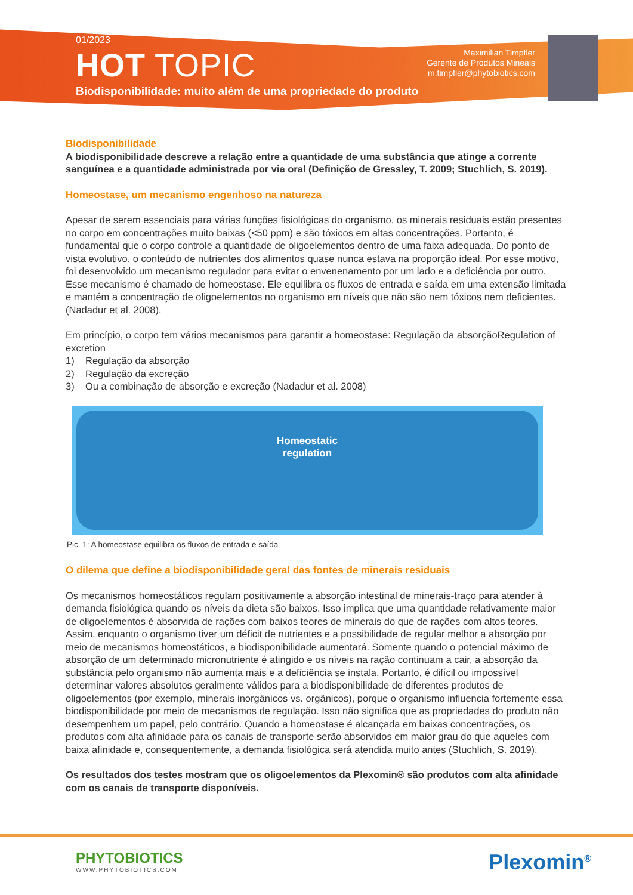01/2023
HOT TOPIC
Biodisponibilidade: muito além de uma propriedade do produto
Maximilian Timpfler
Gerente de Produtos Mineais
m.timpfler@phytobiotics.com
Biodisponibilidade
A biodisponibilidade descreve a relação entre a quantidade de uma substância que atinge a corrente sanguínea e a quantidade administrada por via oral (Definição de Gressley, T. 2009; Stuchlich, S. 2019).
Homeostase, um mecanismo engenhoso na natureza
Apesar de serem essenciais para várias funções fisiológicas do organismo, os minerais residuais estão presentes no corpo em concentrações muito baixas (<50 ppm) e são tóxicos em altas concentrações. Portanto, é fundamental que o corpo controle a quantidade de oligoelementos dentro de uma faixa adequada. Do ponto de vista evolutivo, o conteúdo de nutrientes dos alimentos quase nunca estava na proporção ideal. Por esse motivo, foi desenvolvido um mecanismo regulador para evitar o envenenamento por um lado e a deficiência por outro. Esse mecanismo é chamado de homeostase. Ele equilibra os fluxos de entrada e saída em uma extensão limitada e mantém a concentração de oligoelementos no organismo em níveis que não são nem tóxicos nem deficientes. (Nadadur et al. 2008).
Em princípio, o corpo tem vários mecanismos para garantir a homeostase: Regulação da absorçãoRegulation of excretion
1) Regulação da absorção
2) Regulação da excreção
3) Ou a combinação de absorção e excreção (Nadadur et al. 2008)
Homeostatic
regulation
Pic. 1: A homeostase equilibra os fluxos de entrada e saída
O dilema que define a biodisponibilidade geral das fontes de minerais residuais
Os mecanismos homeostáticos regulam positivamente a absorção intestinal de minerais-traço para atender à demanda fisiológica quando os níveis da dieta são baixos. Isso implica que uma quantidade relativamente maior de oligoelementos é absorvida de rações com baixos teores de minerais do que de rações com altos teores. Assim, enquanto o organismo tiver um déficit de nutrientes e a possibilidade de regular melhor a absorção por meio de mecanismos homeostáticos, a biodisponibilidade aumentará. Somente quando o potencial máximo de absorção de um determinado micronutriente é atingido e os níveis na ração continuam a cair, a absorção da substância pelo organismo não aumenta mais e a deficiência se instala. Portanto, é difícil ou impossível determinar valores absolutos geralmente válidos para a biodisponibilidade de diferentes produtos de oligoelementos (por exemplo, minerais inorgânicos vs. orgânicos), porque o organismo influencia fortemente essa biodisponibilidade por meio de mecanismos de regulação. Isso não significa que as propriedades do produto não desempenhem um papel, pelo contrário. Quando a homeostase é alcançada em baixas concentrações, os produtos com alta afinidade para os canais de transporte serão absorvidos em maior grau do que aqueles com baixa afinidade e, consequentemente, a demanda fisiológica será atendida muito antes (Stuchlich, S. 2019).
Os resultados dos testes mostram que os oligoelementos da Plexomin® são produtos com alta afinidade com os canais de transporte disponíveis.
PHYTOBIOTICS
WWW.PHYTOBIOTICS.COM
Plexomin<sup>®</sup>